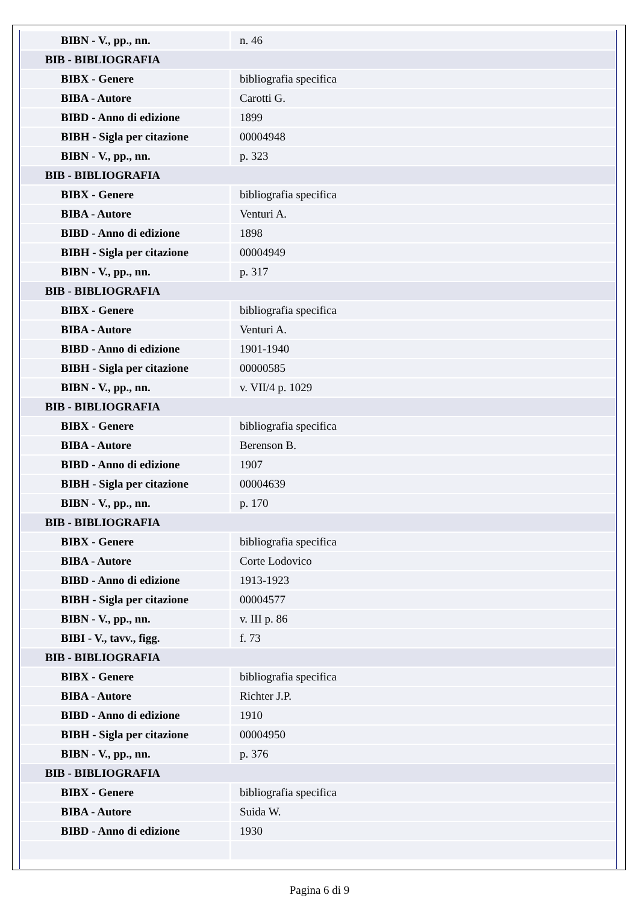| BIBN - V., pp., nn. | n. 46 |
| BIB - BIBLIOGRAFIA | |
| BIBX - Genere | bibliografia specifica |
| BIBA - Autore | Carotti G. |
| BIBD - Anno di edizione | 1899 |
| BIBH - Sigla per citazione | 00004948 |
| BIBN - V., pp., nn. | p. 323 |
| BIB - BIBLIOGRAFIA | |
| BIBX - Genere | bibliografia specifica |
| BIBA - Autore | Venturi A. |
| BIBD - Anno di edizione | 1898 |
| BIBH - Sigla per citazione | 00004949 |
| BIBN - V., pp., nn. | p. 317 |
| BIB - BIBLIOGRAFIA | |
| BIBX - Genere | bibliografia specifica |
| BIBA - Autore | Venturi A. |
| BIBD - Anno di edizione | 1901-1940 |
| BIBH - Sigla per citazione | 00000585 |
| BIBN - V., pp., nn. | v. VII/4 p. 1029 |
| BIB - BIBLIOGRAFIA | |
| BIBX - Genere | bibliografia specifica |
| BIBA - Autore | Berenson B. |
| BIBD - Anno di edizione | 1907 |
| BIBH - Sigla per citazione | 00004639 |
| BIBN - V., pp., nn. | p. 170 |
| BIB - BIBLIOGRAFIA | |
| BIBX - Genere | bibliografia specifica |
| BIBA - Autore | Corte Lodovico |
| BIBD - Anno di edizione | 1913-1923 |
| BIBH - Sigla per citazione | 00004577 |
| BIBN - V., pp., nn. | v. III p. 86 |
| BIBI - V., tavv., figg. | f. 73 |
| BIB - BIBLIOGRAFIA | |
| BIBX - Genere | bibliografia specifica |
| BIBA - Autore | Richter J.P. |
| BIBD - Anno di edizione | 1910 |
| BIBH - Sigla per citazione | 00004950 |
| BIBN - V., pp., nn. | p. 376 |
| BIB - BIBLIOGRAFIA | |
| BIBX - Genere | bibliografia specifica |
| BIBA - Autore | Suida W. |
| BIBD - Anno di edizione | 1930 |
Pagina 6 di 9